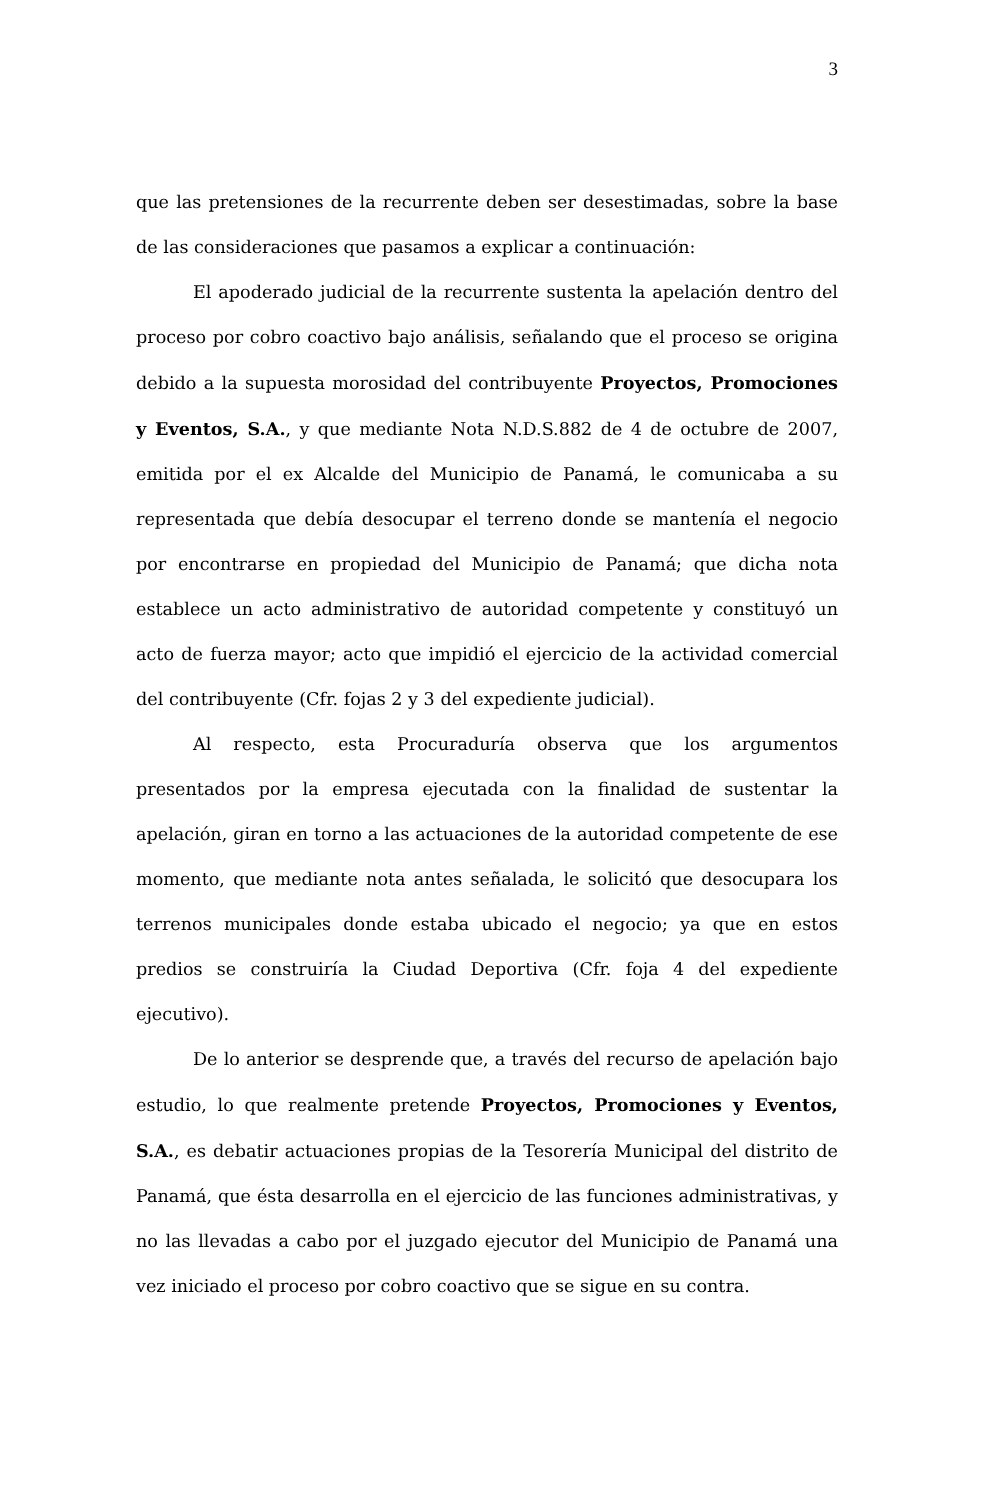3
que las pretensiones de la recurrente deben ser desestimadas, sobre la base de las consideraciones que pasamos a explicar a continuación:
El apoderado judicial de la recurrente sustenta la apelación dentro del proceso por cobro coactivo bajo análisis, señalando que el proceso se origina debido a la supuesta morosidad del contribuyente Proyectos, Promociones y Eventos, S.A., y que mediante Nota N.D.S.882 de 4 de octubre de 2007, emitida por el ex Alcalde del Municipio de Panamá, le comunicaba a su representada que debía desocupar el terreno donde se mantenía el negocio por encontrarse en propiedad del Municipio de Panamá; que dicha nota establece un acto administrativo de autoridad competente y constituyó un acto de fuerza mayor; acto que impidió el ejercicio de la actividad comercial del contribuyente (Cfr. fojas 2 y 3 del expediente judicial).
Al respecto, esta Procuraduría observa que los argumentos presentados por la empresa ejecutada con la finalidad de sustentar la apelación, giran en torno a las actuaciones de la autoridad competente de ese momento, que mediante nota antes señalada, le solicitó que desocupara los terrenos municipales donde estaba ubicado el negocio; ya que en estos predios se construiría la Ciudad Deportiva (Cfr. foja 4 del expediente ejecutivo).
De lo anterior se desprende que, a través del recurso de apelación bajo estudio, lo que realmente pretende Proyectos, Promociones y Eventos, S.A., es debatir actuaciones propias de la Tesorería Municipal del distrito de Panamá, que ésta desarrolla en el ejercicio de las funciones administrativas, y no las llevadas a cabo por el juzgado ejecutor del Municipio de Panamá una vez iniciado el proceso por cobro coactivo que se sigue en su contra.